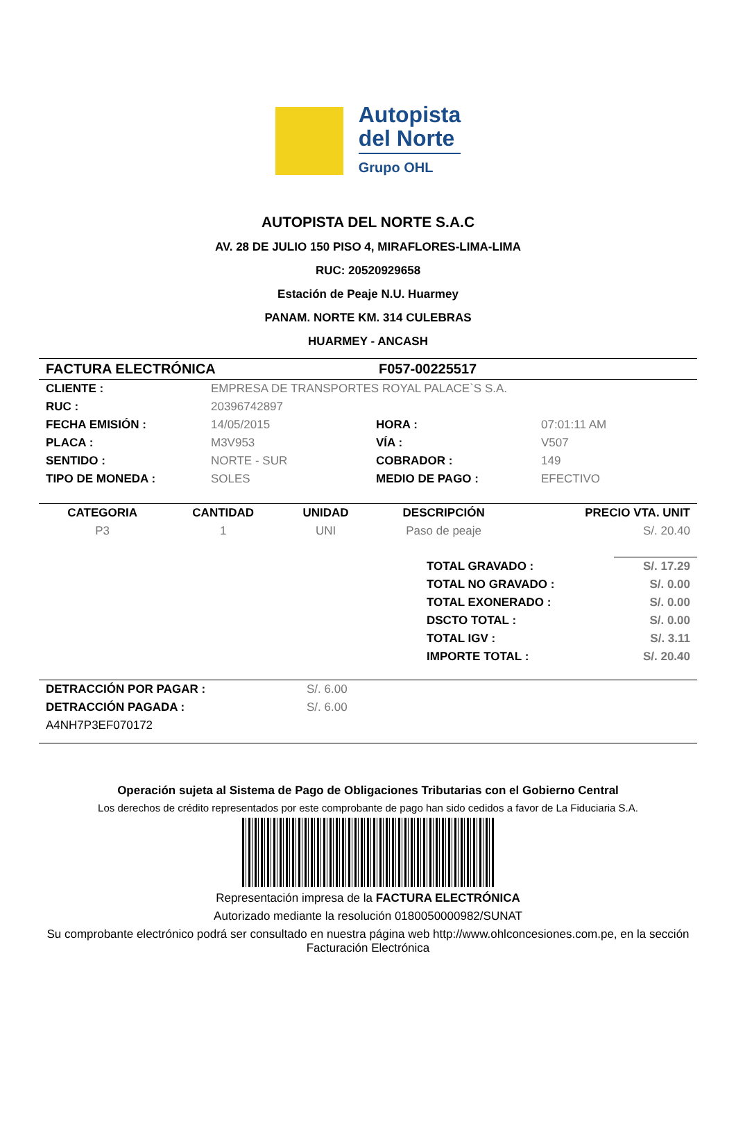Autopista
del Norte
Grupo OHL
AUTOPISTA DEL NORTE S.A.C
AV. 28 DE JULIO 150 PISO 4, MIRAFLORES-LIMA-LIMA
RUC: 20520929658
Estación de Peaje N.U. Huarmey
PANAM. NORTE KM. 314 CULEBRAS
HUARMEY - ANCASH
| FACTURA ELECTRÓNICA | F057-00225517 |
| CLIENTE : | EMPRESA DE TRANSPORTES ROYAL PALACE`S S.A. | | |
| RUC : | 20396742897 | | |
| FECHA EMISIÓN : | 14/05/2015 | HORA : | 07:01:11 AM |
| PLACA : | M3V953 | VÍA : | V507 |
| SENTIDO : | NORTE - SUR | COBRADOR : | 149 |
| TIPO DE MONEDA : | SOLES | MEDIO DE PAGO : | EFECTIVO |
| CATEGORIA | CANTIDAD | UNIDAD | DESCRIPCIÓN | PRECIO VTA. UNIT |
| --- | --- | --- | --- | --- |
| P3 | 1 | UNI | Paso de peaje | S/. 20.40 |
| TOTAL GRAVADO : | S/. 17.29 |
| TOTAL NO GRAVADO : | S/. 0.00 |
| TOTAL EXONERADO : | S/. 0.00 |
| DSCTO TOTAL : | S/. 0.00 |
| TOTAL IGV : | S/. 3.11 |
| IMPORTE TOTAL : | S/. 20.40 |
| DETRACCIÓN POR PAGAR : | S/. 6.00 |
| DETRACCIÓN PAGADA : | S/. 6.00 |
| A4NH7P3EF070172 | |
Operación sujeta al Sistema de Pago de Obligaciones Tributarias con el Gobierno Central
Los derechos de crédito representados por este comprobante de pago han sido cedidos a favor de La Fiduciaria S.A.
Representación impresa de la FACTURA ELECTRÓNICA
Autorizado mediante la resolución 0180050000982/SUNAT
Su comprobante electrónico podrá ser consultado en nuestra página web http://www.ohlconcesiones.com.pe, en la sección Facturación Electrónica